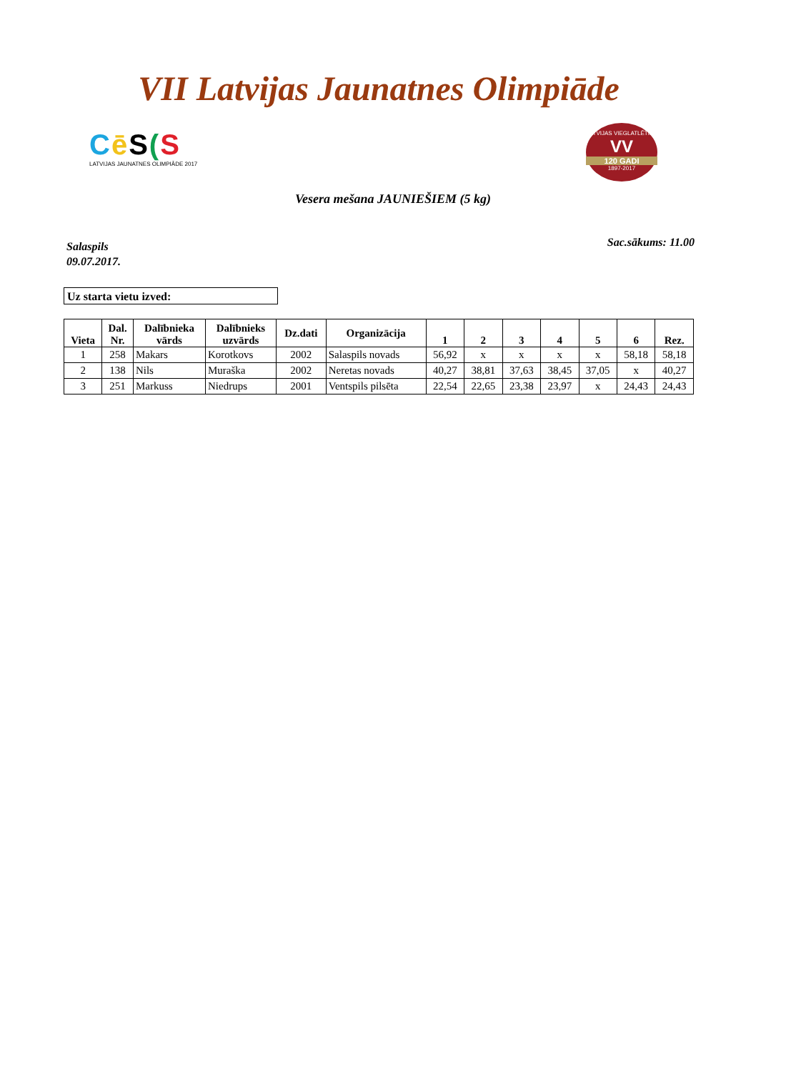VII Latvijas Jaunatnes Olimpiāde
Cē S(S
LATVIJAS JAUNATNES OLIMPIĀDE 2017
LATVIJAS VIEGLATLĒTIKA
VV
120 GADI
1897-2017
Vesera mešana JAUNIEŠIEM (5 kg)
Salaspils
09.07.2017.
Sac.sākums: 11.00
Uz starta vietu izved:
| Vieta | Dal. Nr. | Dalībnieka vārds | Dalībnieks uzvārds | Dz.dati | Organizācija | 1 | 2 | 3 | 4 | 5 | 6 | Rez. |
| --- | --- | --- | --- | --- | --- | --- | --- | --- | --- | --- | --- | --- |
| 1 | 258 | Makars | Korotkovs | 2002 | Salaspils novads | 56,92 | x | x | x | x | 58,18 | 58,18 |
| 2 | 138 | Nils | Muraška | 2002 | Neretas novads | 40,27 | 38,81 | 37,63 | 38,45 | 37,05 | x | 40,27 |
| 3 | 251 | Markuss | Niedrups | 2001 | Ventspils pilsēta | 22,54 | 22,65 | 23,38 | 23,97 | x | 24,43 | 24,43 |